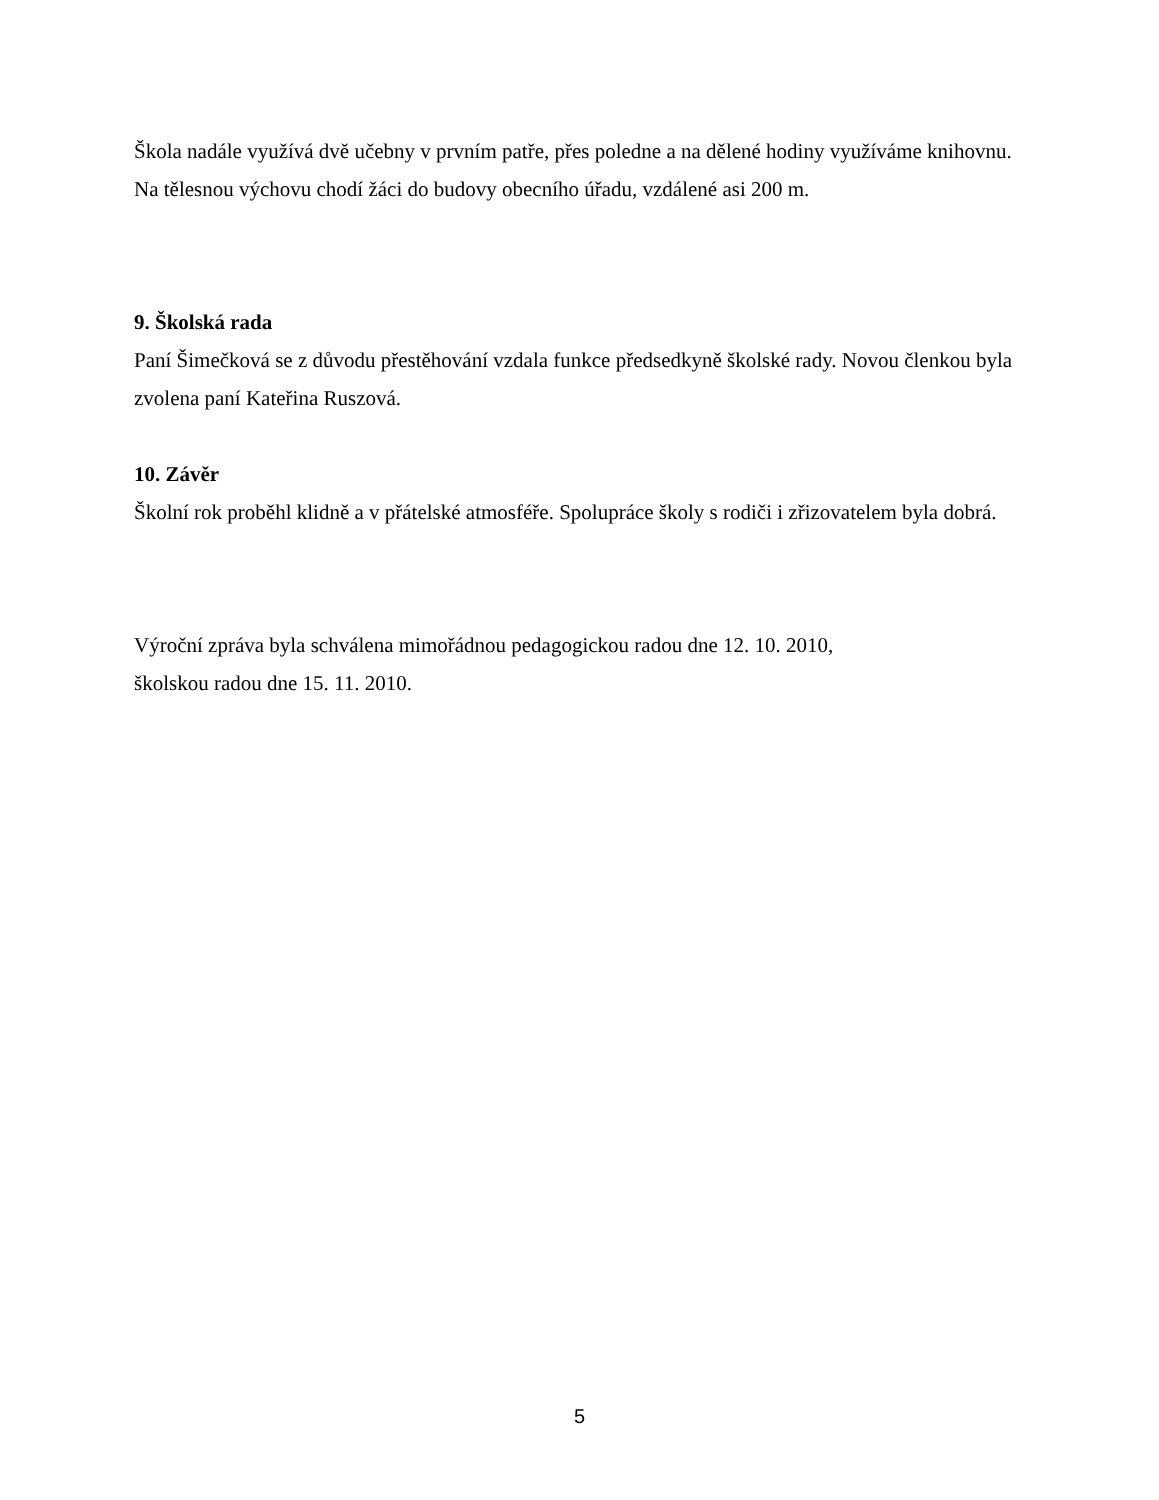Škola nadále využívá dvě učebny v prvním patře, přes poledne a na dělené hodiny využíváme knihovnu.
Na tělesnou výchovu chodí žáci do budovy obecního úřadu, vzdálené asi 200 m.
9. Školská rada
Paní Šimečková se z důvodu přestěhování vzdala funkce předsedkyně školské rady. Novou členkou byla zvolena paní Kateřina Ruszová.
10. Závěr
Školní rok proběhl klidně a v přátelské atmosféře. Spolupráce školy s rodiči i zřizovatelem byla dobrá.
Výroční zpráva byla schválena mimořádnou pedagogickou radou dne 12. 10. 2010,
školskou radou dne 15. 11. 2010.
5